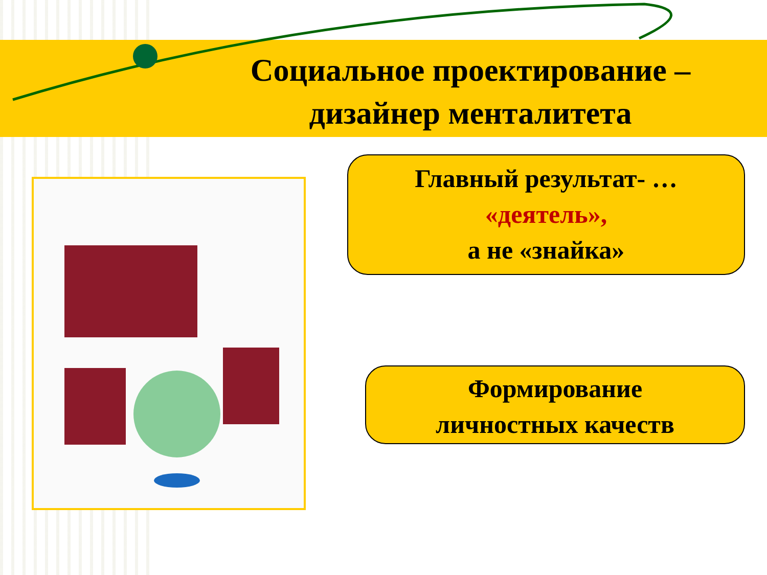Социальное проектирование – дизайнер менталитета
Главный результат- …
«деятель»,
а не «знайка»
Формирование
личностных качеств